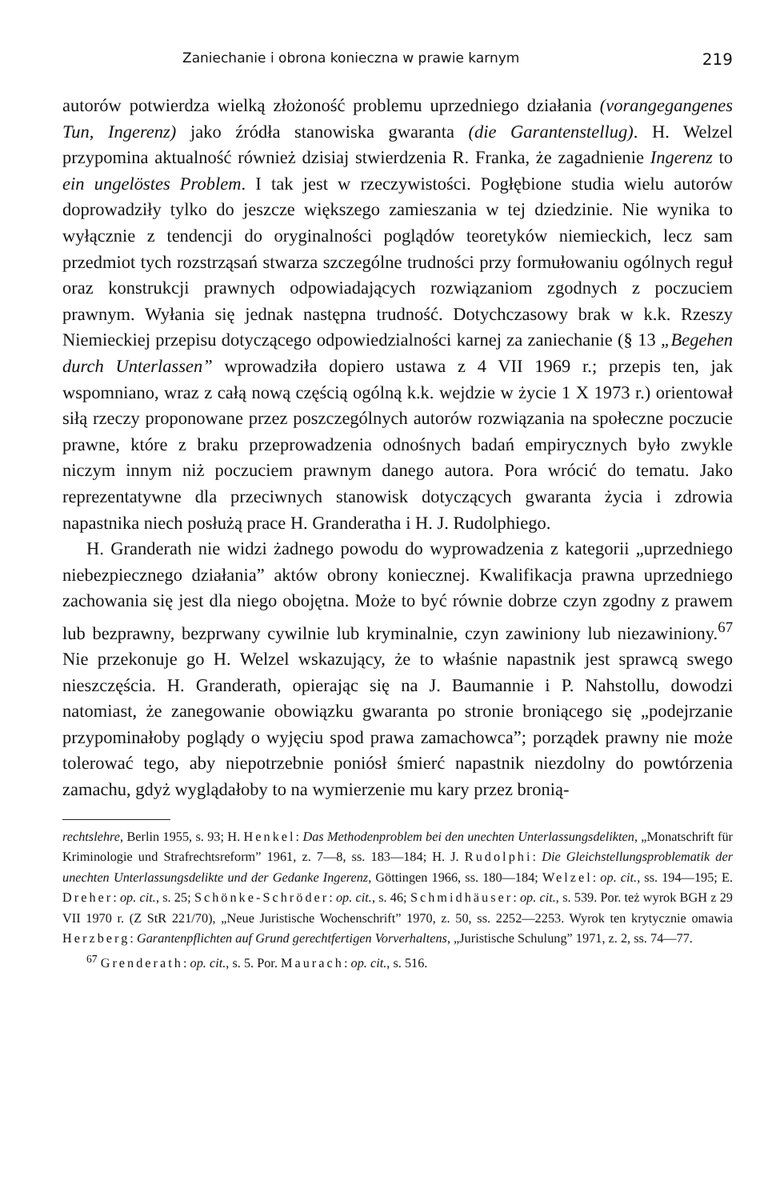Zaniechanie i obrona konieczna w prawie karnym 219
autorów potwierdza wielką złożoność problemu uprzedniego działania (vorangegangenes Tun, Ingerenz) jako źródła stanowiska gwaranta (die Garantenstellug). H. Welzel przypomina aktualność również dzisiaj stwierdzenia R. Franka, że zagadnienie Ingerenz to ein ungelöstes Problem. I tak jest w rzeczywistości. Pogłębione studia wielu autorów doprowadziły tylko do jeszcze większego zamieszania w tej dziedzinie. Nie wynika to wyłącznie z tendencji do oryginalności poglądów teoretyków niemieckich, lecz sam przedmiot tych rozstrząsań stwarza szczególne trudności przy formułowaniu ogólnych reguł oraz konstrukcji prawnych odpowiadających rozwiązaniom zgodnych z poczuciem prawnym. Wyłania się jednak następna trudność. Dotychczasowy brak w k.k. Rzeszy Niemieckiej przepisu dotyczącego odpowiedzialności karnej za zaniechanie (§ 13 „Begehen durch Unterlassen” wprowadziła dopiero ustawa z 4 VII 1969 r.; przepis ten, jak wspomniano, wraz z całą nową częścią ogólną k.k. wejdzie w życie 1 X 1973 r.) orientował siłą rzeczy proponowane przez poszczególnych autorów rozwiązania na społeczne poczucie prawne, które z braku przeprowadzenia odnośnych badań empirycznych było zwykle niczym innym niż poczuciem prawnym danego autora. Pora wrócić do tematu. Jako reprezentatywne dla przeciwnych stanowisk dotyczących gwaranta życia i zdrowia napastnika niech posłużą prace H. Granderatha i H. J. Rudolphiego.
H. Granderath nie widzi żadnego powodu do wyprowadzenia z kategorii „uprzedniego niebezpiecznego działania” aktów obrony koniecznej. Kwalifikacja prawna uprzedniego zachowania się jest dla niego obojętna. Może to być równie dobrze czyn zgodny z prawem lub bezprawny, bezprwany cywilnie lub kryminalnie, czyn zawiniony lub niezawiniony.<sup>67</sup> Nie przekonuje go H. Welzel wskazujący, że to właśnie napastnik jest sprawcą swego nieszczęścia. H. Granderath, opierając się na J. Baumannie i P. Nahstollu, dowodzi natomiast, że zanegowanie obowiązku gwaranta po stronie broniącego się „podejrzanie przypominałoby poglądy o wyjęciu spod prawa zamachowca”; porządek prawny nie może tolerować tego, aby niepotrzebnie poniósł śmierć napastnik niezdolny do powtórzenia zamachu, gdyż wyglądałoby to na wymierzenie mu kary przez bronią-
rechtslehre, Berlin 1955, s. 93; H. Henkel: Das Methodenproblem bei den unechten Unterlassungsdelikten, „Monatschrift für Kriminologie und Strafrechtsreform” 1961, z. 7—8, ss. 183—184; H. J. Rudolphi: Die Gleichstellungsproblematik der unechten Unterlassungsdelikte und der Gedanke Ingerenz, Göttingen 1966, ss. 180—184; Welzel: op. cit., ss. 194—195; E. Dreher: op. cit., s. 25; Schönke-Schröder: op. cit., s. 46; Schmidhäuser: op. cit., s. 539. Por. też wyrok BGH z 29 VII 1970 r. (Z StR 221/70), „Neue Juristische Wochenschrift” 1970, z. 50, ss. 2252—2253. Wyrok ten krytycznie omawia Herzberg: Garantenpflichten auf Grund gerechtfertigen Vorverhaltens, „Juristische Schulung” 1971, z. 2, ss. 74—77.
<sup>67</sup> Grenderath: op. cit., s. 5. Por. Maurach: op. cit., s. 516.